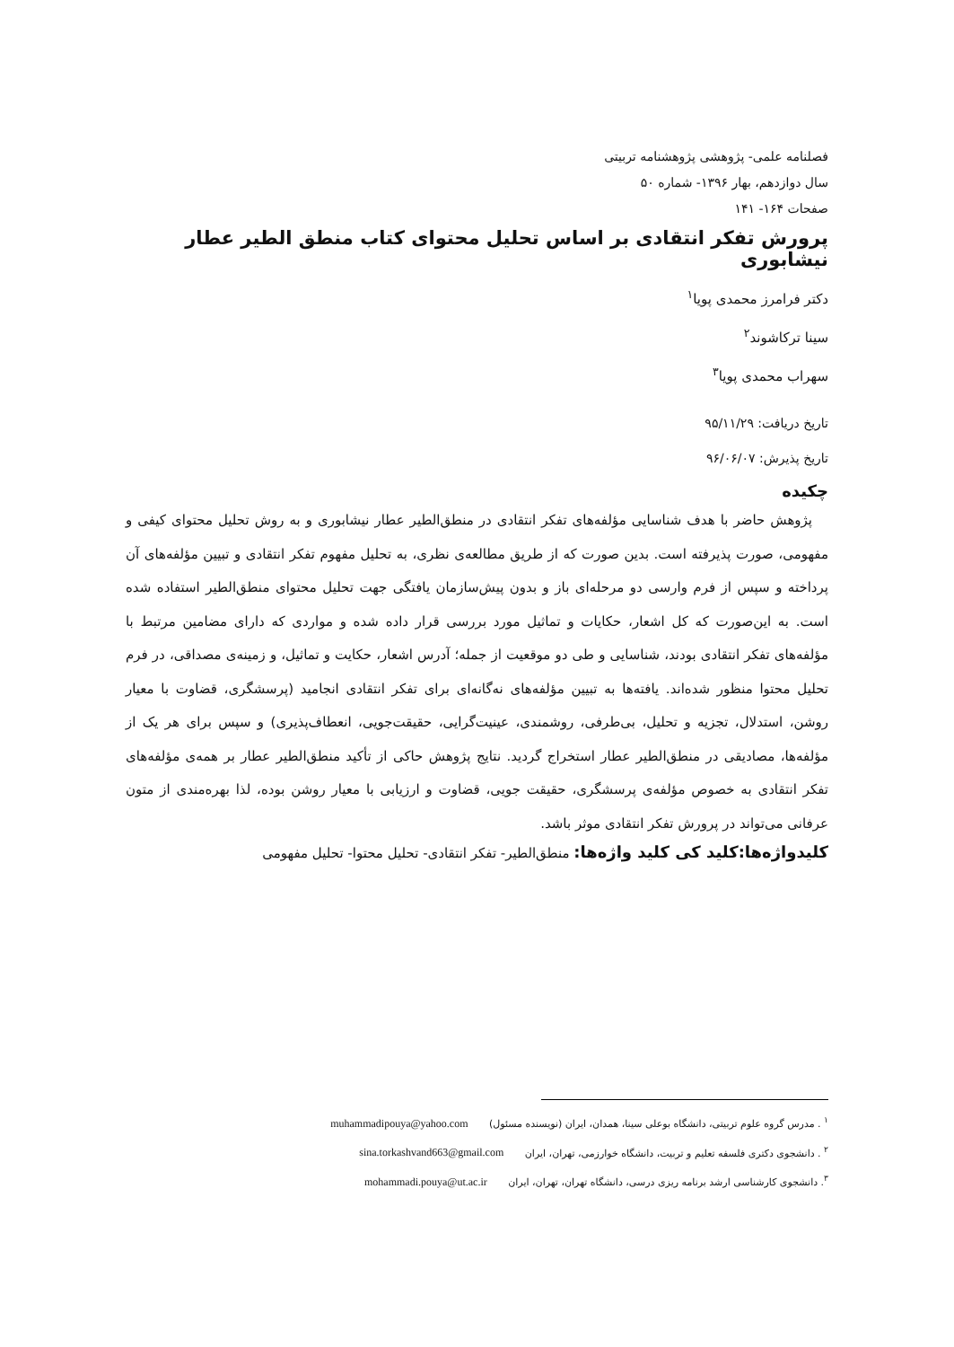فصلنامه علمی- پژوهشی پژوهشنامه تربیتی
سال دوازدهم، بهار ۱۳۹۶- شماره ۵۰
صفحات ۱۶۴- ۱۴۱
پرورش تفکر انتقادی بر اساس تحلیل محتوای کتاب منطق الطیر عطار نیشابوری
دکتر فرامرز محمدی پویا<sup>۱</sup>
سینا ترکاشوند<sup>۲</sup>
سهراب محمدی پویا<sup>۳</sup>
تاریخ دریافت: ۹۵/۱۱/۲۹
تاریخ پذیرش: ۹۶/۰۶/۰۷
چکیده
پژوهش حاضر با هدف شناسایی مؤلفه‌های تفکر انتقادی در منطق‌الطیر عطار نیشابوری و به روش تحلیل محتوای کیفی و مفهومی، صورت پذیرفته است. بدین صورت که از طریق مطالعه‌ی نظری، به تحلیل مفهوم تفکر انتقادی و تبیین مؤلفه‌های آن پرداخته و سپس از فرم وارسی دو مرحله‌ای باز و بدون پیش‌سازمان یافتگی جهت تحلیل محتوای منطق‌الطیر استفاده شده است. به این‌صورت که کل اشعار، حکایات و تماثیل مورد بررسی قرار داده شده و مواردی که دارای مضامین مرتبط با مؤلفه‌های تفکر انتقادی بودند، شناسایی و طی دو موقعیت از جمله؛ آدرس اشعار، حکایت و تماثیل، و زمینه‌ی مصداقی، در فرم تحلیل محتوا منظور شده‌اند. یافته‌ها به تبیین مؤلفه‌های نه‌گانه‌ای برای تفکر انتقادی انجامید (پرسشگری، قضاوت با معیار روشن، استدلال، تجزیه و تحلیل، بی‌طرفی، روشمندی، عینیت‌گرایی، حقیقت‌جویی، انعطاف‌پذیری) و سپس برای هر یک از مؤلفه‌ها، مصادیقی در منطق‌الطیر عطار استخراج گردید. نتایج پژوهش حاکی از تأکید منطق‌الطیر عطار بر همه‌ی مؤلفه‌های تفکر انتقادی به خصوص مؤلفه‌ی پرسشگری، حقیقت جویی، قضاوت و ارزیابی با معیار روشن بوده، لذا بهره‌مندی از متون عرفانی می‌تواند در پرورش تفکر انتقادی موثر باشد.
کلیدواژه‌ها:کلید کی کلید واژه‌ها: منطق‌الطیر- تفکر انتقادی- تحلیل محتوا- تحلیل مفهومی
<sup>۱</sup> . مدرس گروه علوم تربیتی، دانشگاه بوعلی سینا، همدان، ایران (نویسنده مسئول) muhammadipouya@yahoo.com
<sup>۲</sup> . دانشجوی دکتری فلسفه تعلیم و تربیت، دانشگاه خوارزمی، تهران، ایران sina.torkashvand663@gmail.com
<sup>۳</sup>. دانشجوی کارشناسی ارشد برنامه ریزی درسی، دانشگاه تهران، تهران، ایران mohammadi.pouya@ut.ac.ir